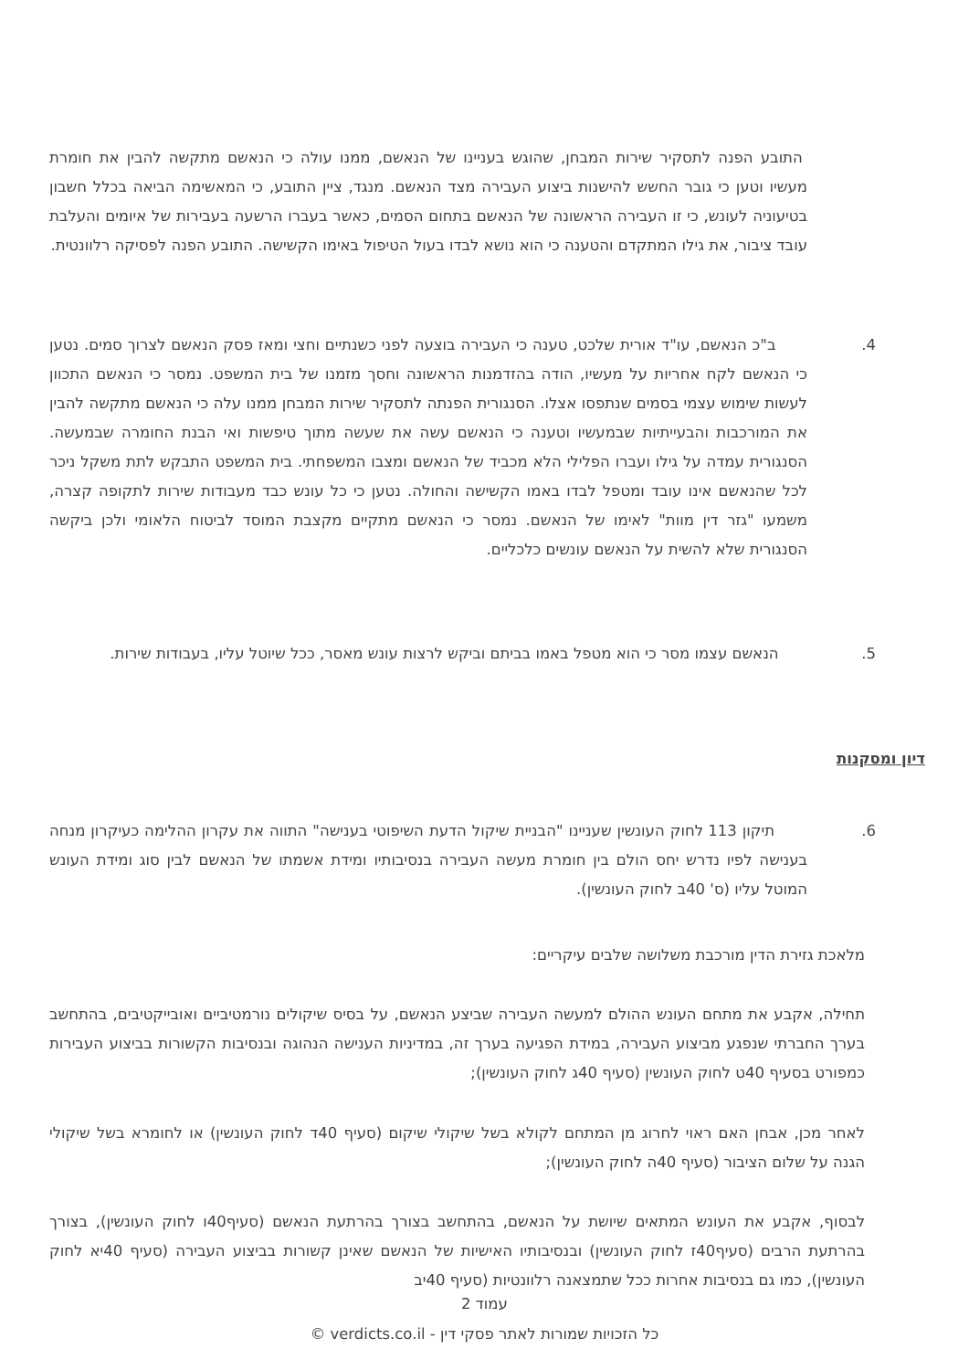התובע הפנה לתסקיר שירות המבחן, שהוגש בעניינו של הנאשם, ממנו עולה כי הנאשם מתקשה להבין את חומרת מעשיו וטען כי גובר החשש להישנות ביצוע העבירה מצד הנאשם. מנגד, ציין התובע, כי המאשימה הביאה בכלל חשבון בטיעוניה לעונש, כי זו העבירה הראשונה של הנאשם בתחום הסמים, כאשר בעברו הרשעה בעבירות של איומים והעלבת עובד ציבור, את גילו המתקדם והטענה כי הוא נושא לבדו בעול הטיפול באימו הקשישה. התובע הפנה לפסיקה רלוונטית.
4.
ב"כ הנאשם, עו"ד אורית שלכט, טענה כי העבירה בוצעה לפני כשנתיים וחצי ומאז פסק הנאשם לצרוך סמים. נטען כי הנאשם לקח אחריות על מעשיו, הודה בהזדמנות הראשונה וחסך מזמנו של בית המשפט. נמסר כי הנאשם התכוון לעשות שימוש עצמי בסמים שנתפסו אצלו. הסנגורית הפנתה לתסקיר שירות המבחן ממנו עלה כי הנאשם מתקשה להבין את המורכבות והבעייתיות שבמעשיו וטענה כי הנאשם עשה את שעשה מתוך טיפשות ואי הבנת החומרה שבמעשה. הסנגורית עמדה על גילו ועברו הפלילי הלא מכביד של הנאשם ומצבו המשפחתי. בית המשפט התבקש לתת משקל ניכר לכל שהנאשם אינו עובד ומטפל לבדו באמו הקשישה והחולה. נטען כי כל עונש כבד מעבודות שירות לתקופה קצרה, משמעו "גזר דין מוות" לאימו של הנאשם. נמסר כי הנאשם מתקיים מקצבת המוסד לביטוח הלאומי ולכן ביקשה הסנגורית שלא להשית על הנאשם עונשים כלכליים.
5.
הנאשם עצמו מסר כי הוא מטפל באמו בביתם וביקש לרצות עונש מאסר, ככל שיוטל עליו, בעבודות שירות.
דיון ומסקנות
6.
תיקון 113 לחוק העונשין שעניינו "הבניית שיקול הדעת השיפוטי בענישה" התווה את עקרון ההלימה כעיקרון מנחה בענישה לפיו נדרש יחס הולם בין חומרת מעשה העבירה בנסיבותיו ומידת אשמתו של הנאשם לבין סוג ומידת העונש המוטל עליו (ס' 40ב לחוק העונשין).
מלאכת גזירת הדין מורכבת משלושה שלבים עיקריים:
תחילה, אקבע את מתחם העונש ההולם למעשה העבירה שביצע הנאשם, על בסיס שיקולים נורמטיביים ואובייקטיבים, בהתחשב בערך החברתי שנפגע מביצוע העבירה, במידת הפגיעה בערך זה, במדיניות הענישה הנהוגה ובנסיבות הקשורות בביצוע העבירות כמפורט בסעיף 40ט לחוק העונשין (סעיף 40ג לחוק העונשין);
לאחר מכן, אבחן האם ראוי לחרוג מן המתחם לקולא בשל שיקולי שיקום (סעיף 40ד לחוק העונשין) או לחומרא בשל שיקולי הגנה על שלום הציבור (סעיף 40ה לחוק העונשין);
לבסוף, אקבע את העונש המתאים שיושת על הנאשם, בהתחשב בצורך בהרתעת הנאשם (סעיף40ו לחוק העונשין), בצורך בהרתעת הרבים (סעיף40ז לחוק העונשין) ובנסיבותיו האישיות של הנאשם שאינן קשורות בביצוע העבירה (סעיף 40יא לחוק העונשין), כמו גם בנסיבות אחרות ככל שתמצאנה רלוונטיות (סעיף 40יב
עמוד 2
כל הזכויות שמורות לאתר פסקי דין - verdicts.co.il ©